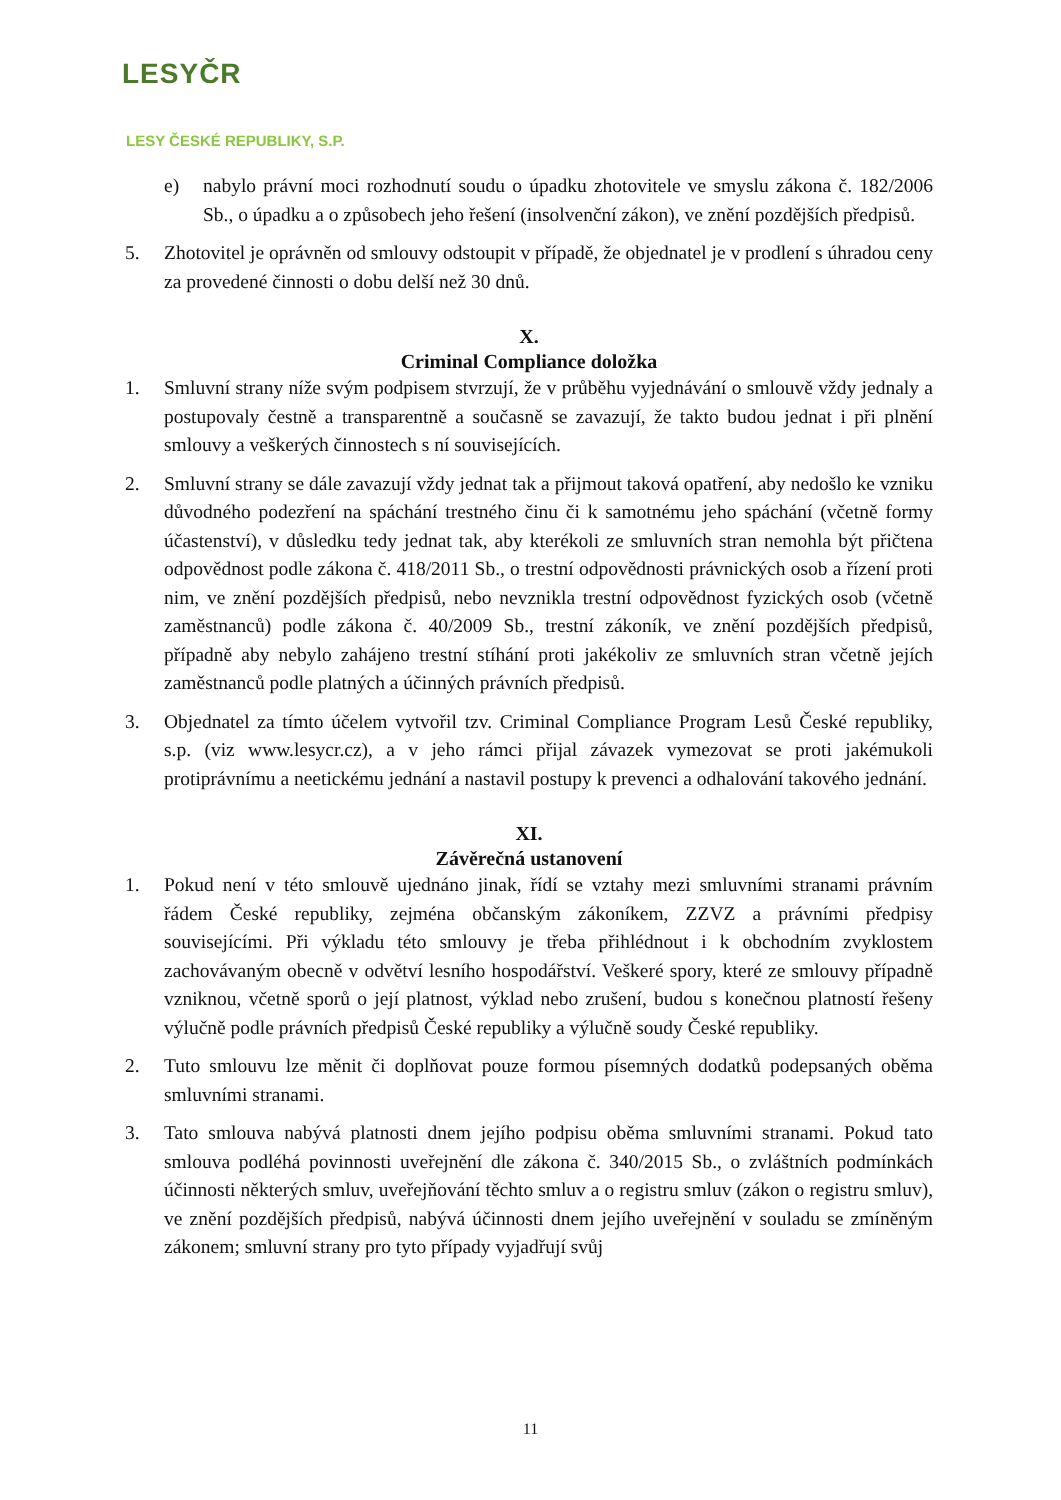LESYČR
LESY ČESKÉ REPUBLIKY, S.P.
e) nabylo právní moci rozhodnutí soudu o úpadku zhotovitele ve smyslu zákona č. 182/2006 Sb., o úpadku a o způsobech jeho řešení (insolvenční zákon), ve znění pozdějších předpisů.
5. Zhotovitel je oprávněn od smlouvy odstoupit v případě, že objednatel je v prodlení s úhradou ceny za provedené činnosti o dobu delší než 30 dnů.
X.
Criminal Compliance doložka
1. Smluvní strany níže svým podpisem stvrzují, že v průběhu vyjednávání o smlouvě vždy jednaly a postupovaly čestně a transparentně a současně se zavazují, že takto budou jednat i při plnění smlouvy a veškerých činnostech s ní souvisejících.
2. Smluvní strany se dále zavazují vždy jednat tak a přijmout taková opatření, aby nedošlo ke vzniku důvodného podezření na spáchání trestného činu či k samotnému jeho spáchání (včetně formy účastenství), v důsledku tedy jednat tak, aby kterékoli ze smluvních stran nemohla být přičtena odpovědnost podle zákona č. 418/2011 Sb., o trestní odpovědnosti právnických osob a řízení proti nim, ve znění pozdějších předpisů, nebo nevznikla trestní odpovědnost fyzických osob (včetně zaměstnanců) podle zákona č. 40/2009 Sb., trestní zákoník, ve znění pozdějších předpisů, případně aby nebylo zahájeno trestní stíhání proti jakékoliv ze smluvních stran včetně jejích zaměstnanců podle platných a účinných právních předpisů.
3. Objednatel za tímto účelem vytvořil tzv. Criminal Compliance Program Lesů České republiky, s.p. (viz www.lesycr.cz), a v jeho rámci přijal závazek vymezovat se proti jakémukoli protiprávnímu a neetickému jednání a nastavil postupy k prevenci a odhalování takového jednání.
XI.
Závěrečná ustanovení
1. Pokud není v této smlouvě ujednáno jinak, řídí se vztahy mezi smluvními stranami právním řádem České republiky, zejména občanským zákoníkem, ZZVZ a právními předpisy souvisejícími. Při výkladu této smlouvy je třeba přihlédnout i k obchodním zvyklostem zachovávaným obecně v odvětví lesního hospodářství. Veškeré spory, které ze smlouvy případně vzniknou, včetně sporů o její platnost, výklad nebo zrušení, budou s konečnou platností řešeny výlučně podle právních předpisů České republiky a výlučně soudy České republiky.
2. Tuto smlouvu lze měnit či doplňovat pouze formou písemných dodatků podepsaných oběma smluvními stranami.
3. Tato smlouva nabývá platnosti dnem jejího podpisu oběma smluvními stranami. Pokud tato smlouva podléhá povinnosti uveřejnění dle zákona č. 340/2015 Sb., o zvláštních podmínkách účinnosti některých smluv, uveřejňování těchto smluv a o registru smluv (zákon o registru smluv), ve znění pozdějších předpisů, nabývá účinnosti dnem jejího uveřejnění v souladu se zmíněným zákonem; smluvní strany pro tyto případy vyjadřují svůj
11